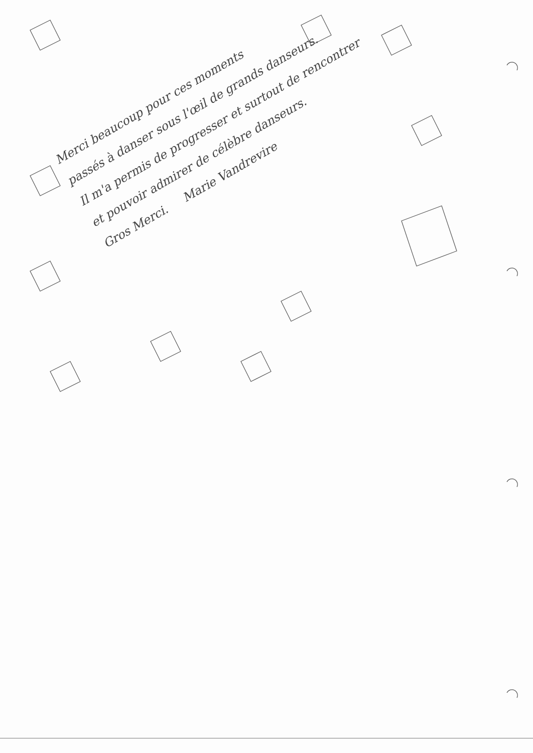Merci beaucoup pour ces moments
passés à danser sous l'œil de grands danseurs.
Il m'a permis de progresser et surtout de rencontrer
et pouvoir admirer de célèbre danseurs.
Gros Merci. Marie Vandrevire